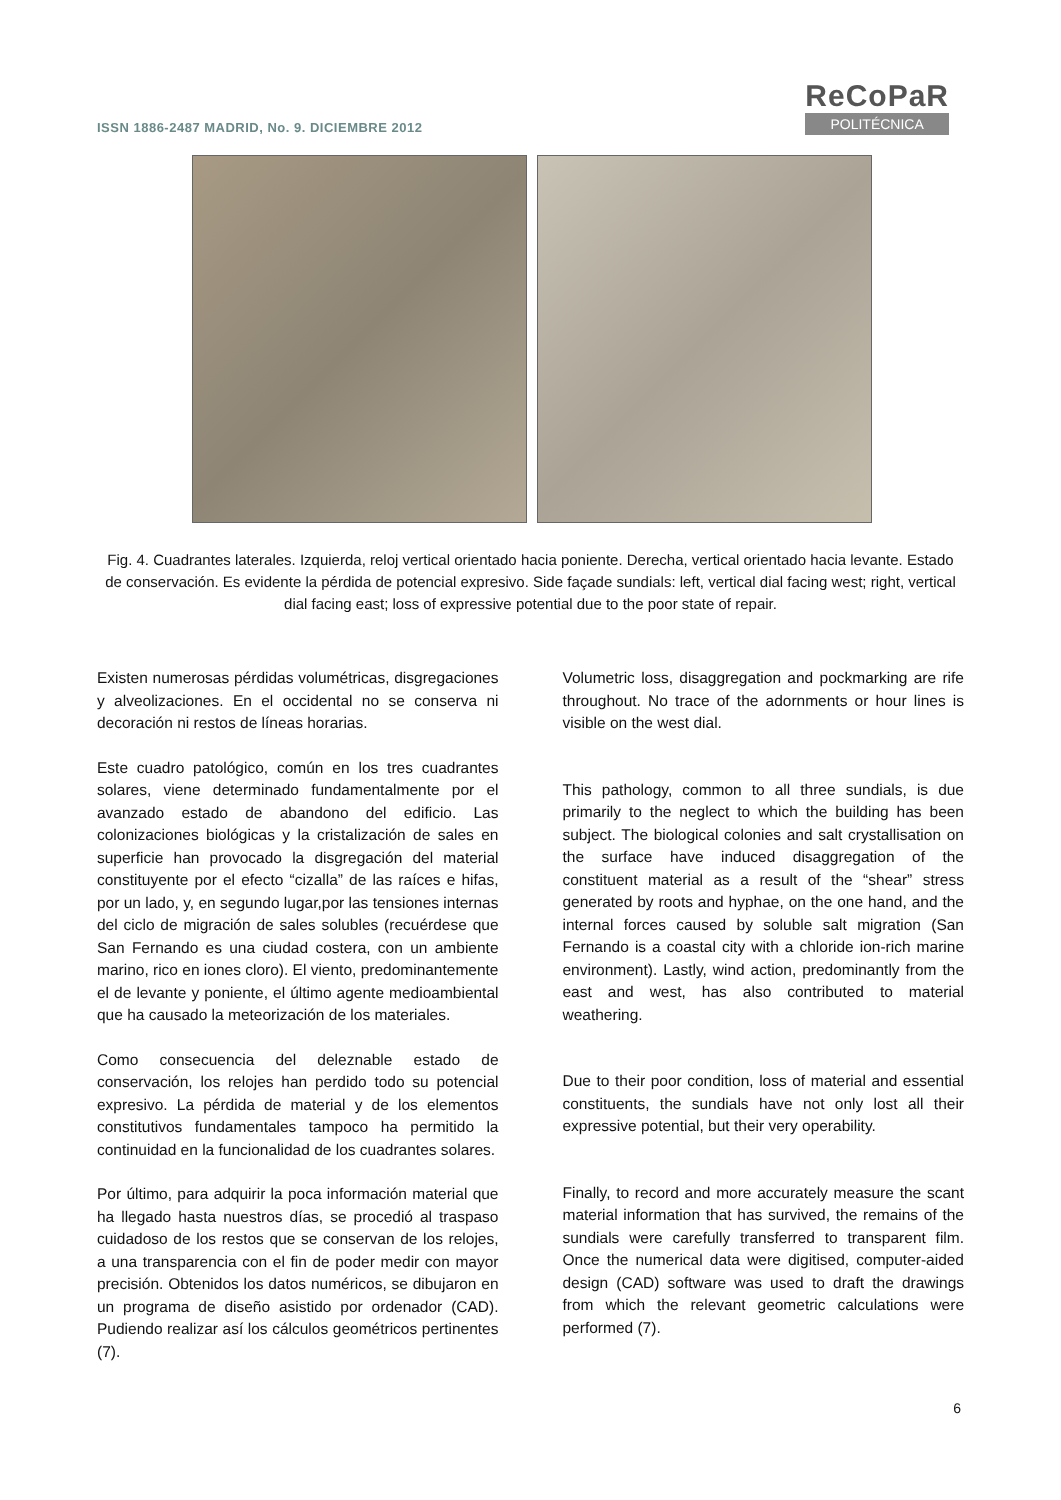ISSN 1886-2487 MADRID, No. 9. DICIEMBRE 2012
ReCoPaR
POLITÉCNICA
Fig. 4. Cuadrantes laterales. Izquierda, reloj vertical orientado hacia poniente. Derecha, vertical orientado hacia levante. Estado de conservación. Es evidente la pérdida de potencial expresivo. Side façade sundials: left, vertical dial facing west; right, vertical dial facing east; loss of expressive potential due to the poor state of repair.
Existen numerosas pérdidas volumétricas, disgregaciones y alveolizaciones. En el occidental no se conserva ni decoración ni restos de líneas horarias.
Este cuadro patológico, común en los tres cuadrantes solares, viene determinado fundamentalmente por el avanzado estado de abandono del edificio. Las colonizaciones biológicas y la cristalización de sales en superficie han provocado la disgregación del material constituyente por el efecto “cizalla” de las raíces e hifas, por un lado, y, en segundo lugar,por las tensiones internas del ciclo de migración de sales solubles (recuérdese que San Fernando es una ciudad costera, con un ambiente marino, rico en iones cloro). El viento, predominantemente el de levante y poniente, el último agente medioambiental que ha causado la meteorización de los materiales.
Como consecuencia del deleznable estado de conservación, los relojes han perdido todo su potencial expresivo. La pérdida de material y de los elementos constitutivos fundamentales tampoco ha permitido la continuidad en la funcionalidad de los cuadrantes solares.
Por último, para adquirir la poca información material que ha llegado hasta nuestros días, se procedió al traspaso cuidadoso de los restos que se conservan de los relojes, a una transparencia con el fin de poder medir con mayor precisión. Obtenidos los datos numéricos, se dibujaron en un programa de diseño asistido por ordenador (CAD). Pudiendo realizar así los cálculos geométricos pertinentes (7).
Volumetric loss, disaggregation and pockmarking are rife throughout. No trace of the adornments or hour lines is visible on the west dial.
This pathology, common to all three sundials, is due primarily to the neglect to which the building has been subject. The biological colonies and salt crystallisation on the surface have induced disaggregation of the constituent material as a result of the “shear” stress generated by roots and hyphae, on the one hand, and the internal forces caused by soluble salt migration (San Fernando is a coastal city with a chloride ion-rich marine environment). Lastly, wind action, predominantly from the east and west, has also contributed to material weathering.
Due to their poor condition, loss of material and essential constituents, the sundials have not only lost all their expressive potential, but their very operability.
Finally, to record and more accurately measure the scant material information that has survived, the remains of the sundials were carefully transferred to transparent film. Once the numerical data were digitised, computer-aided design (CAD) software was used to draft the drawings from which the relevant geometric calculations were performed (7).
6